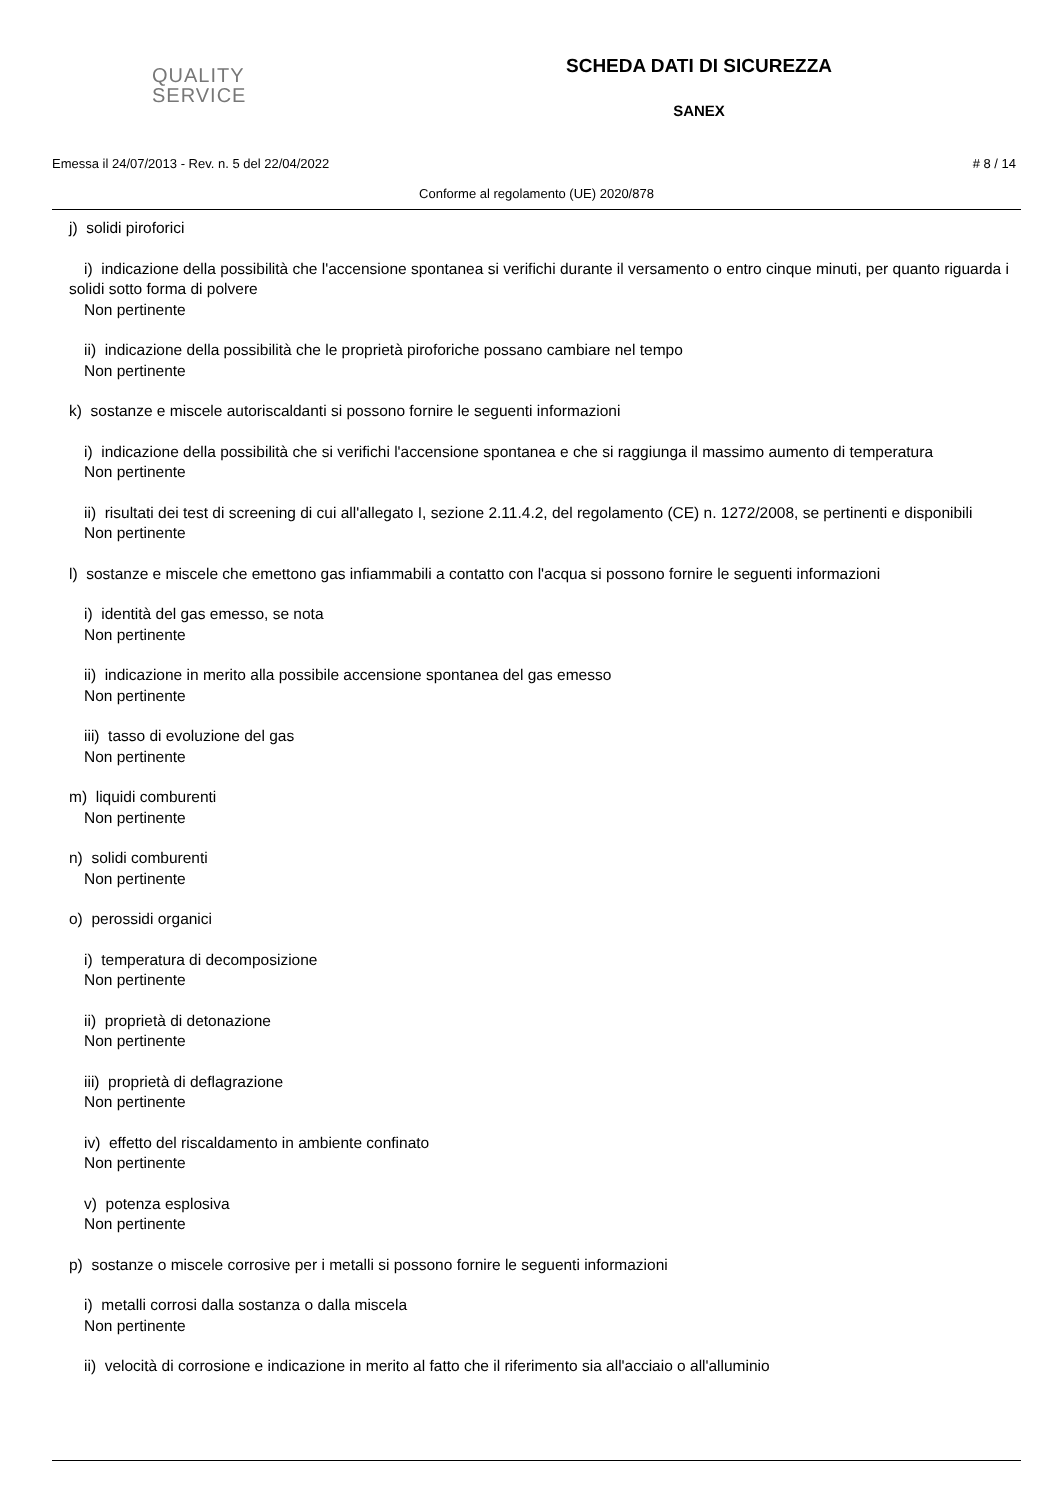QUALITY
SERVICE
SCHEDA DATI DI SICUREZZA
SANEX
Emessa il 24/07/2013 - Rev. n. 5 del 22/04/2022 # 8 / 14
Conforme al regolamento (UE) 2020/878
j) solidi piroforici
i) indicazione della possibilità che l'accensione spontanea si verifichi durante il versamento o entro cinque minuti, per quanto riguarda i solidi sotto forma di polvere
Non pertinente
ii) indicazione della possibilità che le proprietà piroforiche possano cambiare nel tempo
Non pertinente
k) sostanze e miscele autoriscaldanti si possono fornire le seguenti informazioni
i) indicazione della possibilità che si verifichi l'accensione spontanea e che si raggiunga il massimo aumento di temperatura
Non pertinente
ii) risultati dei test di screening di cui all'allegato I, sezione 2.11.4.2, del regolamento (CE) n. 1272/2008, se pertinenti e disponibili
Non pertinente
l) sostanze e miscele che emettono gas infiammabili a contatto con l'acqua si possono fornire le seguenti informazioni
i) identità del gas emesso, se nota
Non pertinente
ii) indicazione in merito alla possibile accensione spontanea del gas emesso
Non pertinente
iii) tasso di evoluzione del gas
Non pertinente
m) liquidi comburenti
Non pertinente
n) solidi comburenti
Non pertinente
o) perossidi organici
i) temperatura di decomposizione
Non pertinente
ii) proprietà di detonazione
Non pertinente
iii) proprietà di deflagrazione
Non pertinente
iv) effetto del riscaldamento in ambiente confinato
Non pertinente
v) potenza esplosiva
Non pertinente
p) sostanze o miscele corrosive per i metalli si possono fornire le seguenti informazioni
i) metalli corrosi dalla sostanza o dalla miscela
Non pertinente
ii) velocità di corrosione e indicazione in merito al fatto che il riferimento sia all'acciaio o all'alluminio